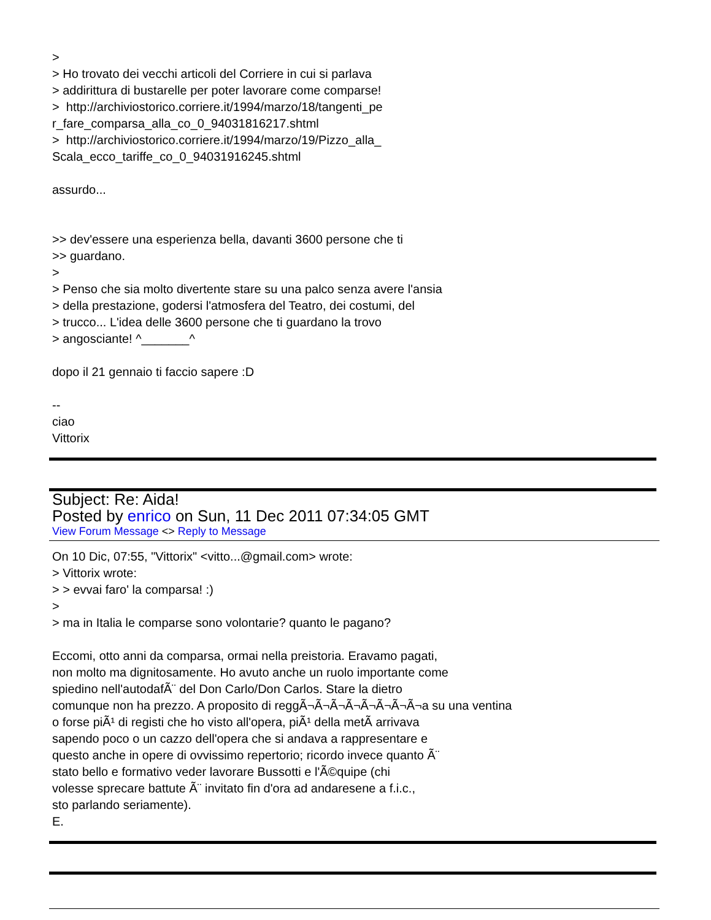>
> Ho trovato dei vecchi articoli del Corriere in cui si parlava
> addirittura di bustarelle per poter lavorare come comparse!
> http://archiviostorico.corriere.it/1994/marzo/18/tangenti_pe
r_fare_comparsa_alla_co_0_94031816217.shtml
> http://archiviostorico.corriere.it/1994/marzo/19/Pizzo_alla_
Scala_ecco_tariffe_co_0_94031916245.shtml
assurdo...
>> dev'essere una esperienza bella, davanti 3600 persone che ti
>> guardano.
>
> Penso che sia molto divertente stare su una palco senza avere l'ansia
> della prestazione, godersi l'atmosfera del Teatro, dei costumi, del
> trucco... L'idea delle 3600 persone che ti guardano la trovo
> angosciante! ^_______^
dopo il 21 gennaio ti faccio sapere :D
--
ciao
Vittorix
Subject: Re: Aida!
Posted by enrico on Sun, 11 Dec 2011 07:34:05 GMT
View Forum Message <> Reply to Message
On 10 Dic, 07:55, "Vittorix" <vitto...@gmail.com> wrote:
> Vittorix wrote:
> > evvai faro' la comparsa! :)
>
> ma in Italia le comparse sono volontarie? quanto le pagano?
Eccomi, otto anni da comparsa, ormai nella preistoria. Eravamo pagati,
non molto ma dignitosamente. Ho avuto anche un ruolo importante come
spiedino nell'autodafÃ¨ del Don Carlo/Don Carlos. Stare la dietro
comunque non ha prezzo. A proposito di reggÃ¬Ã¬Ã¬Ã¬Ã¬Ã¬Ã¬Ã¬a su una ventina
o forse piÃ¹ di registi che ho visto all'opera, piÃ¹ della metÃ arrivava
sapendo poco o un cazzo dell'opera che si andava a rappresentare e
questo anche in opere di ovvissimo repertorio; ricordo invece quanto Ã¨
stato bello e formativo veder lavorare Bussotti e l'Ã©quipe (chi
volesse sprecare battute Ã¨ invitato fin d'ora ad andaresene a f.i.c.,
sto parlando seriamente).
E.